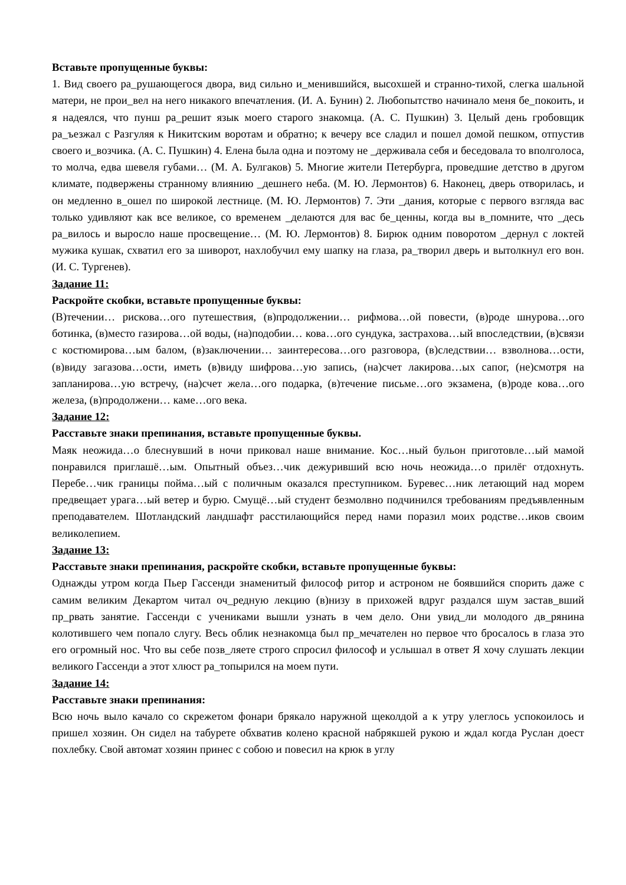Вставьте пропущенные буквы:
1. Вид своего ра_рушающегося двора, вид сильно и_менившийся, высохшей и странно-тихой, слегка шальной матери, не прои_вел на него никакого впечатления. (И. А. Бунин) 2. Любопытство начинало меня бе_покоить, и я надеялся, что пунш ра_решит язык моего старого знакомца. (А. С. Пушкин) 3. Целый день гробовщик ра_ъезжал с Разгуляя к Никитским воротам и обратно; к вечеру все сладил и пошел домой пешком, отпустив своего и_возчика. (А. С. Пушкин) 4. Елена была одна и поэтому не _держивала себя и беседовала то вполголоса, то молча, едва шевеля губами… (М. А. Булгаков) 5. Многие жители Петербурга, проведшие детство в другом климате, подвержены странному влиянию _дешнего неба. (М. Ю. Лермонтов) 6. Наконец, дверь отворилась, и он медленно в_ошел по широкой лестнице. (М. Ю. Лермонтов) 7. Эти _дания, которые с первого взгляда вас только удивляют как все великое, со временем _делаются для вас бе_ценны, когда вы в_помните, что _десь ра_вилось и выросло наше просвещение… (М. Ю. Лермонтов) 8. Бирюк одним поворотом _дернул с локтей мужика кушак, схватил его за шиворот, нахлобучил ему шапку на глаза, ра_творил дверь и вытолкнул его вон. (И. С. Тургенев).
Задание 11:
Раскройте скобки, вставьте пропущенные буквы:
(В)течении… рискова…ого путешествия, (в)продолжении… рифмова…ой повести, (в)роде шнурова…ого ботинка, (в)место газирова…ой воды, (на)подобии… кова…ого сундука, застрахова…ый впоследствии, (в)связи с костюмирова…ым балом, (в)заключении… заинтересова…ого разговора, (в)следствии… взволнова…ости, (в)виду загазова…ости, иметь (в)виду шифрова…ую запись, (на)счет лакирова…ых сапог, (не)смотря на запланирова…ую встречу, (на)счет жела…ого подарка, (в)течение письме…ого экзамена, (в)роде кова…ого железа, (в)продолжени… каме…ого века.
Задание 12:
Расставьте знаки препинания, вставьте пропущенные буквы.
Маяк неожида…о блеснувший в ночи приковал наше внимание. Кос…ный бульон приготовле…ый мамой понравился приглашё…ым. Опытный объез…чик дежуривший всю ночь неожида…о прилёг отдохнуть. Перебе…чик границы пойма…ый с поличным оказался преступником. Буревес…ник летающий над морем предвещает урага…ый ветер и бурю. Смущё…ый студент безмолвно подчинился требованиям предъявленным преподавателем. Шотландский ландшафт расстилающийся перед нами поразил моих родстве…иков своим великолепием.
Задание 13:
Расставьте знаки препинания, раскройте скобки, вставьте пропущенные буквы:
Однажды утром когда Пьер Гассенди знаменитый философ ритор и астроном не боявшийся спорить даже с самим великим Декартом читал оч_редную лекцию (в)низу в прихожей вдруг раздался шум застав_вший пр_рвать занятие. Гассенди с учениками вышли узнать в чем дело. Они увид_ли молодого дв_рянина колотившего чем попало слугу. Весь облик незнакомца был пр_мечателен но первое что бросалось в глаза это его огромный нос. Что вы себе позв_ляете строго спросил философ и услышал в ответ Я хочу слушать лекции великого Гассенди а этот хлюст ра_топырился на моем пути.
Задание 14:
Расставьте знаки препинания:
Всю ночь выло качало со скрежетом фонари брякало наружной щеколдой а к утру улеглось успокоилось и пришел хозяин. Он сидел на табурете обхватив колено красной набрякшей рукою и ждал когда Руслан доест похлебку. Свой автомат хозяин принес с собою и повесил на крюк в углу